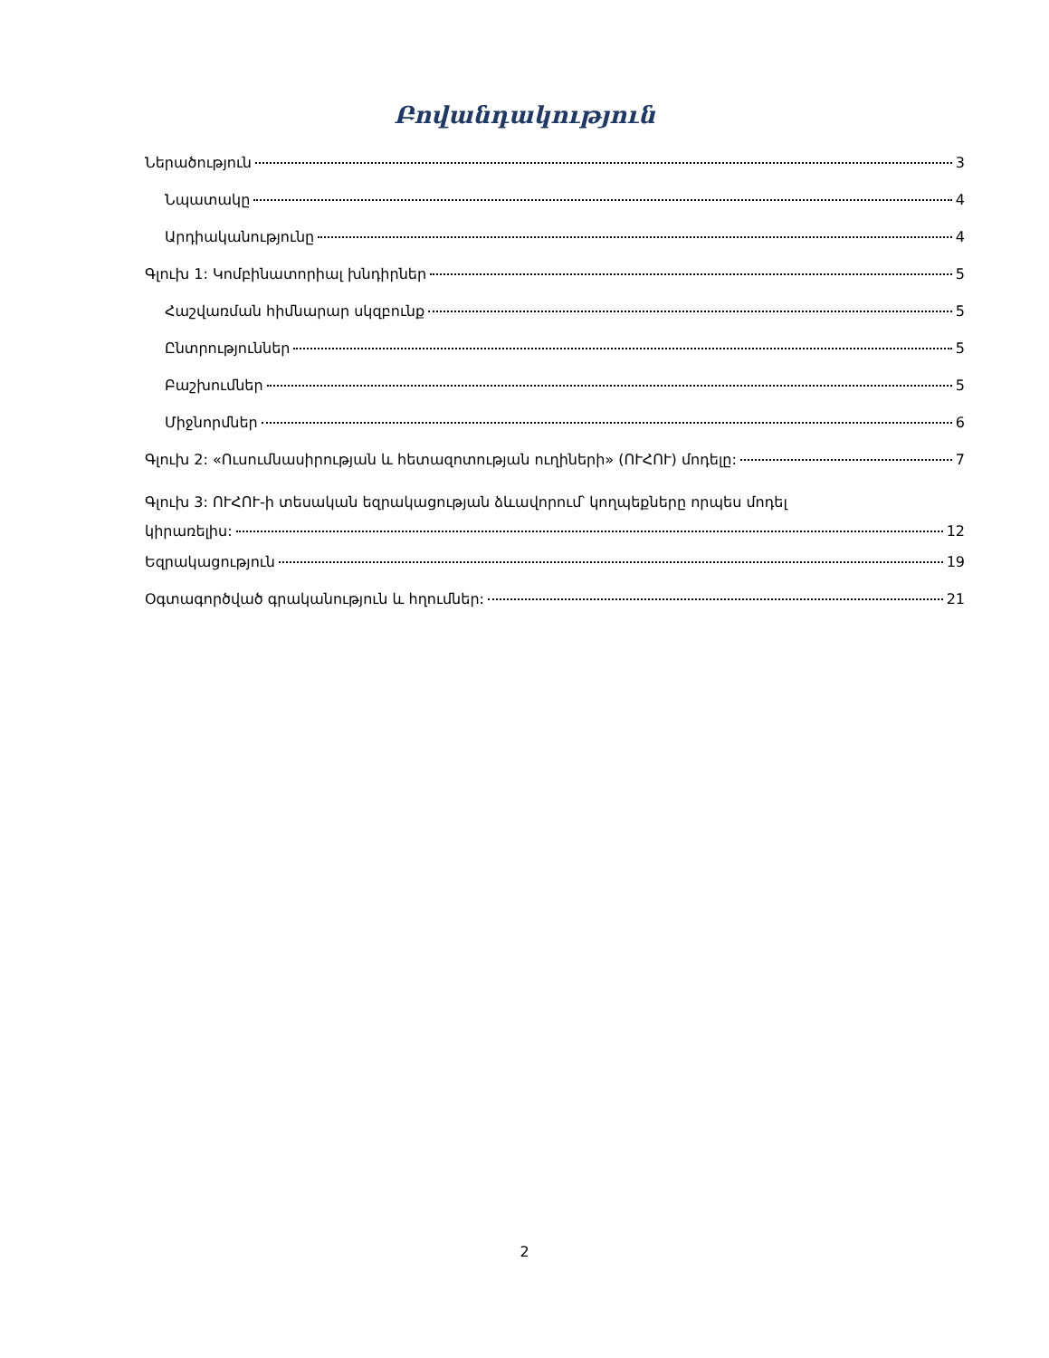Բովանդակություն
Ներածություն 3
Նպատակը 4
Արդիականությունը 4
Գլուխ 1: Կոմբինատորիալ խնդիրներ 5
Հաշվառման հիմնարար սկզբունք 5
Ընտրություններ 5
Բաշխումներ 5
Միջնորմներ 6
Գլուխ 2: «Ուսումնասիրության և հետազոտության ուղիների» (ՈՒՀՈՒ) մոդելը: 7
Գլուխ 3: ՈՒՀՈՒ-ի տեսական եզրակացության ձևավորում՝ կողպեքները որպես մոդել
կիրառելիս: 12
Եզրակացություն 19
Օգտագործված գրականություն և հղումներ: 21
2